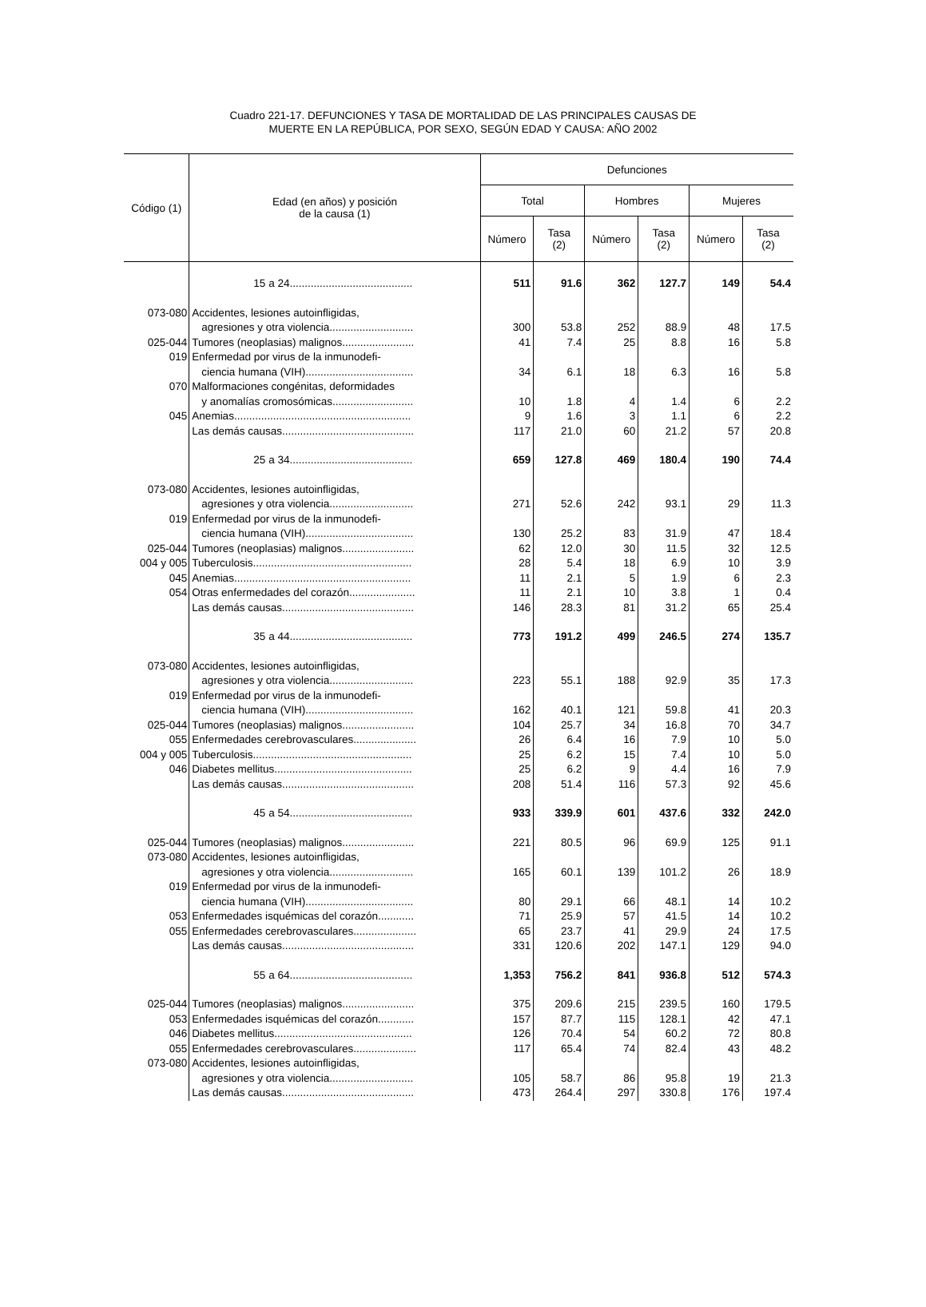Cuadro 221-17. DEFUNCIONES Y TASA DE MORTALIDAD DE LAS PRINCIPALES CAUSAS DE
MUERTE EN LA REPÚBLICA, POR SEXO, SEGÚN EDAD Y CAUSA: AÑO 2002
| Código (1) | Edad (en años) y posición de la causa (1) | Defunciones | | | | | |
| --- | --- | --- | --- | --- | --- | --- | --- |
| | | Total | | Hombres | | Mujeres | |
| | | Número | Tasa (2) | Número | Tasa (2) | Número | Tasa (2) |
| | 15 a 24......................................... | 511 | 91.6 | 362 | 127.7 | 149 | 54.4 |
| 073-080 | Accidentes, lesiones autoinfligidas, | | | | | | |
| | agresiones y otra violencia............................ | 300 | 53.8 | 252 | 88.9 | 48 | 17.5 |
| 025-044 | Tumores (neoplasias) malignos........................ | 41 | 7.4 | 25 | 8.8 | 16 | 5.8 |
| 019 | Enfermedad por virus de la inmunodefi- | | | | | | |
| | ciencia humana (VIH).................................... | 34 | 6.1 | 18 | 6.3 | 16 | 5.8 |
| 070 | Malformaciones congénitas, deformidades | | | | | | |
| | y anomalías cromosómicas........................... | 10 | 1.8 | 4 | 1.4 | 6 | 2.2 |
| 045 | Anemias........................................................... | 9 | 1.6 | 3 | 1.1 | 6 | 2.2 |
| | Las demás causas............................................ | 117 | 21.0 | 60 | 21.2 | 57 | 20.8 |
| | 25 a 34......................................... | 659 | 127.8 | 469 | 180.4 | 190 | 74.4 |
| 073-080 | Accidentes, lesiones autoinfligidas, | | | | | | |
| | agresiones y otra violencia............................ | 271 | 52.6 | 242 | 93.1 | 29 | 11.3 |
| 019 | Enfermedad por virus de la inmunodefi- | | | | | | |
| | ciencia humana (VIH).................................... | 130 | 25.2 | 83 | 31.9 | 47 | 18.4 |
| 025-044 | Tumores (neoplasias) malignos........................ | 62 | 12.0 | 30 | 11.5 | 32 | 12.5 |
| 004 y 005 | Tuberculosis..................................................... | 28 | 5.4 | 18 | 6.9 | 10 | 3.9 |
| 045 | Anemias........................................................... | 11 | 2.1 | 5 | 1.9 | 6 | 2.3 |
| 054 | Otras enfermedades del corazón...................... | 11 | 2.1 | 10 | 3.8 | 1 | 0.4 |
| | Las demás causas............................................ | 146 | 28.3 | 81 | 31.2 | 65 | 25.4 |
| | 35 a 44......................................... | 773 | 191.2 | 499 | 246.5 | 274 | 135.7 |
| 073-080 | Accidentes, lesiones autoinfligidas, | | | | | | |
| | agresiones y otra violencia............................ | 223 | 55.1 | 188 | 92.9 | 35 | 17.3 |
| 019 | Enfermedad por virus de la inmunodefi- | | | | | | |
| | ciencia humana (VIH).................................... | 162 | 40.1 | 121 | 59.8 | 41 | 20.3 |
| 025-044 | Tumores (neoplasias) malignos........................ | 104 | 25.7 | 34 | 16.8 | 70 | 34.7 |
| 055 | Enfermedades cerebrovasculares..................... | 26 | 6.4 | 16 | 7.9 | 10 | 5.0 |
| 004 y 005 | Tuberculosis..................................................... | 25 | 6.2 | 15 | 7.4 | 10 | 5.0 |
| 046 | Diabetes mellitus.............................................. | 25 | 6.2 | 9 | 4.4 | 16 | 7.9 |
| | Las demás causas............................................ | 208 | 51.4 | 116 | 57.3 | 92 | 45.6 |
| | 45 a 54......................................... | 933 | 339.9 | 601 | 437.6 | 332 | 242.0 |
| 025-044 | Tumores (neoplasias) malignos........................ | 221 | 80.5 | 96 | 69.9 | 125 | 91.1 |
| 073-080 | Accidentes, lesiones autoinfligidas, | | | | | | |
| | agresiones y otra violencia............................ | 165 | 60.1 | 139 | 101.2 | 26 | 18.9 |
| 019 | Enfermedad por virus de la inmunodefi- | | | | | | |
| | ciencia humana (VIH).................................... | 80 | 29.1 | 66 | 48.1 | 14 | 10.2 |
| 053 | Enfermedades isquémicas del corazón............ | 71 | 25.9 | 57 | 41.5 | 14 | 10.2 |
| 055 | Enfermedades cerebrovasculares..................... | 65 | 23.7 | 41 | 29.9 | 24 | 17.5 |
| | Las demás causas............................................ | 331 | 120.6 | 202 | 147.1 | 129 | 94.0 |
| | 55 a 64......................................... | 1,353 | 756.2 | 841 | 936.8 | 512 | 574.3 |
| 025-044 | Tumores (neoplasias) malignos........................ | 375 | 209.6 | 215 | 239.5 | 160 | 179.5 |
| 053 | Enfermedades isquémicas del corazón............ | 157 | 87.7 | 115 | 128.1 | 42 | 47.1 |
| 046 | Diabetes mellitus.............................................. | 126 | 70.4 | 54 | 60.2 | 72 | 80.8 |
| 055 | Enfermedades cerebrovasculares..................... | 117 | 65.4 | 74 | 82.4 | 43 | 48.2 |
| 073-080 | Accidentes, lesiones autoinfligidas, | | | | | | |
| | agresiones y otra violencia............................ | 105 | 58.7 | 86 | 95.8 | 19 | 21.3 |
| | Las demás causas............................................ | 473 | 264.4 | 297 | 330.8 | 176 | 197.4 |